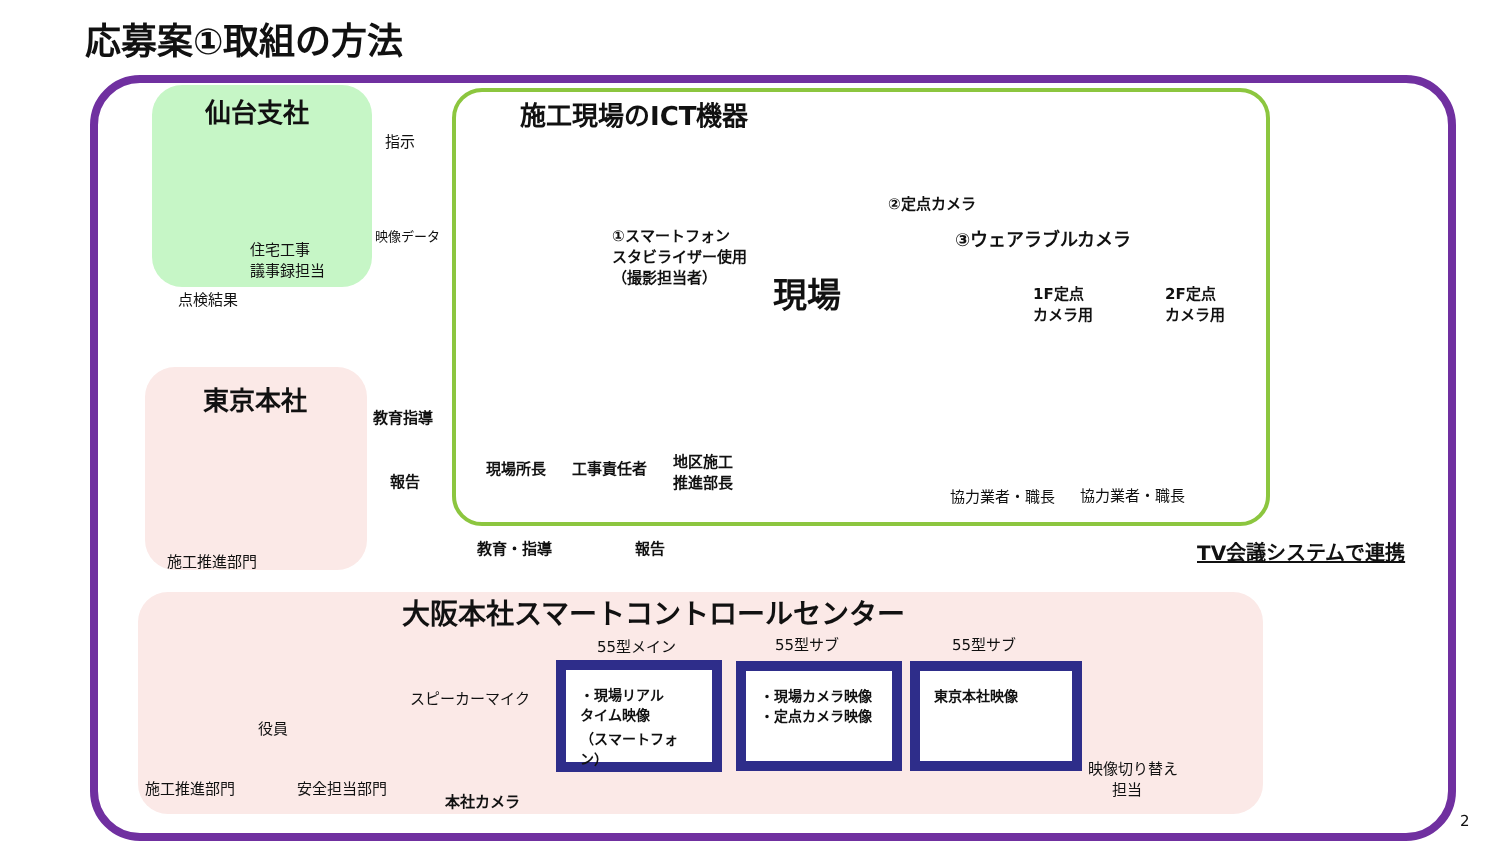応募案①取組の方法
仙台支社
指示
映像データ
住宅工事
議事録担当
点検結果
東京本社
教育指導
報告
施工推進部門
施工現場のICT機器
①スマートフォン
スタビライザー使用
（撮影担当者）
現場
②定点カメラ
③ウェアラブルカメラ
1F定点
カメラ用
2F定点
カメラ用
現場所長 工事責任者
地区施工
推進部長
協力業者・職長 協力業者・職長
教育・指導 報告 TV会議システムで連携
大阪本社スマートコントロールセンター
役員
施工推進部門 安全担当部門
スピーカーマイク
本社カメラ
55型メイン 55型サブ 55型サブ
・現場リアル
タイム映像
（スマートフォン）
・現場カメラ映像
・定点カメラ映像
東京本社映像
映像切り替え
担当
2